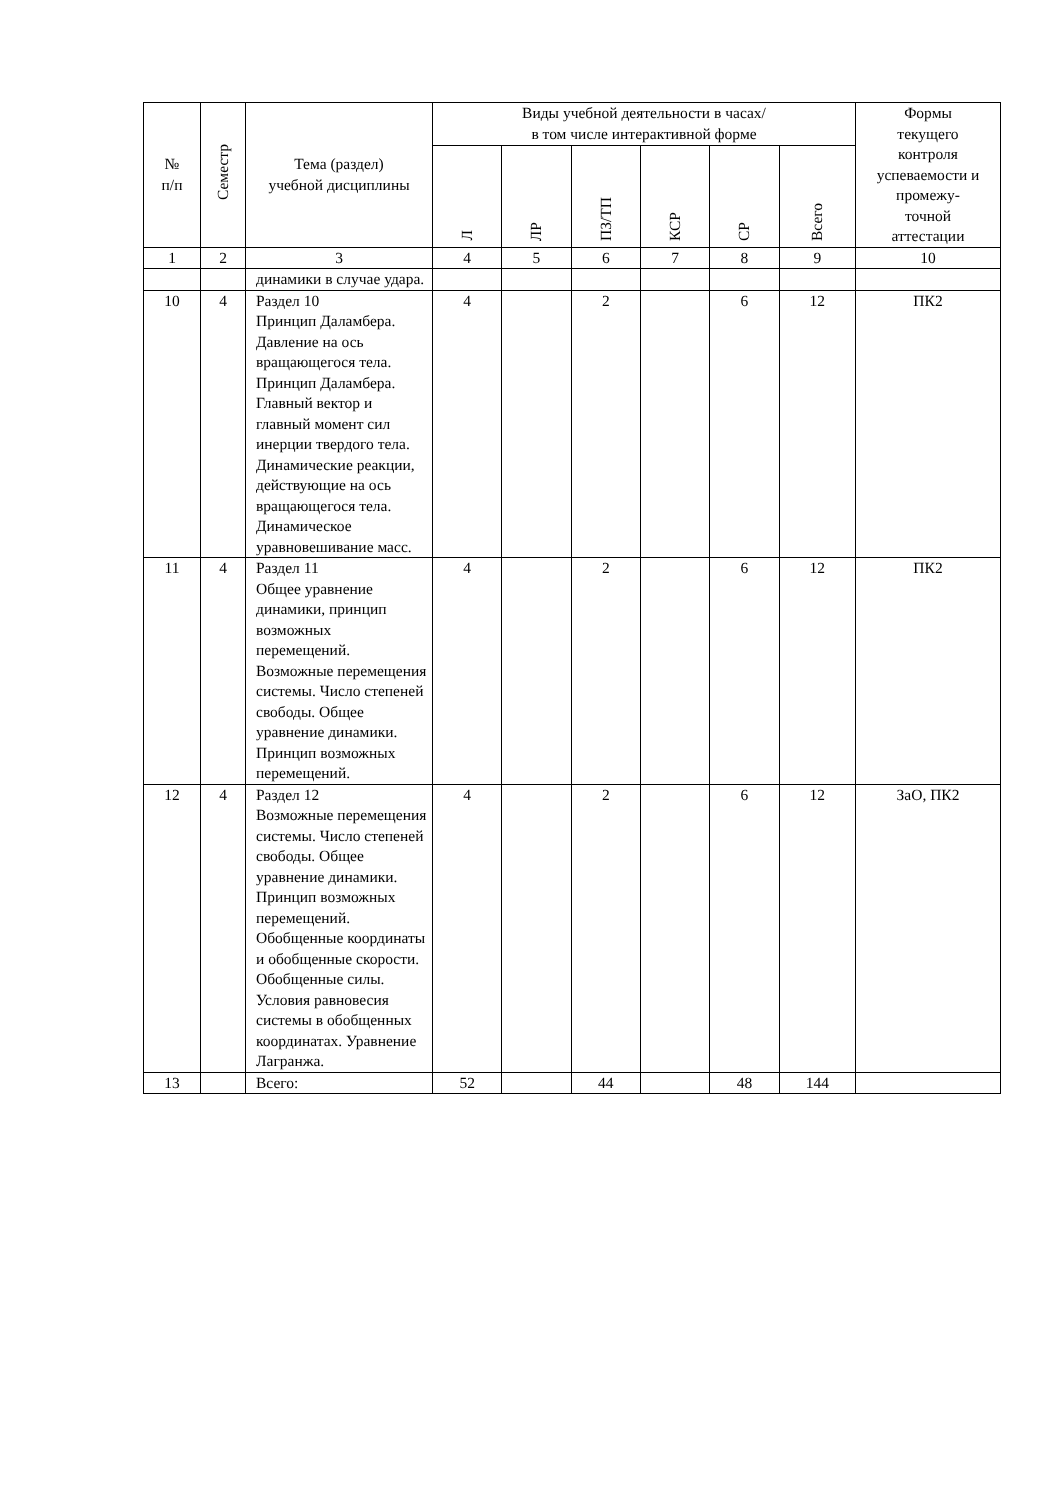| № п/п | Семестр | Тема (раздел) учебной дисциплины | Виды учебной деятельности в часах/ в том числе интерактивной форме | | | | | | Формы текущего контроля успеваемости и промежу- точной аттестации |
| --- | --- | --- | --- | --- | --- | --- | --- | --- | --- |
| | | | Л | ЛР | ПЗ/ТП | КСР | СР | Всего | |
| 1 | 2 | 3 | 4 | 5 | 6 | 7 | 8 | 9 | 10 |
| | | динамики в случае удара. | | | | | | | |
| 10 | 4 | Раздел 10 Принцип Даламбера. Давление на ось вращающегося тела. Принцип Даламбера. Главный вектор и главный момент сил инерции твердого тела. Динамические реакции, действующие на ось вращающегося тела. Динамическое уравновешивание масс. | 4 | | 2 | | 6 | 12 | ПК2 |
| 11 | 4 | Раздел 11 Общее уравнение динамики, принцип возможных перемещений. Возможные перемещения системы. Число степеней свободы. Общее уравнение динамики. Принцип возможных перемещений. | 4 | | 2 | | 6 | 12 | ПК2 |
| 12 | 4 | Раздел 12 Возможные перемещения системы. Число степеней свободы. Общее уравнение динамики. Принцип возможных перемещений. Обобщенные координаты и обобщенные скорости. Обобщенные силы. Условия равновесия системы в обобщенных координатах. Уравнение Лагранжа. | 4 | | 2 | | 6 | 12 | ЗаО, ПК2 |
| 13 | | Всего: | 52 | | 44 | | 48 | 144 | |